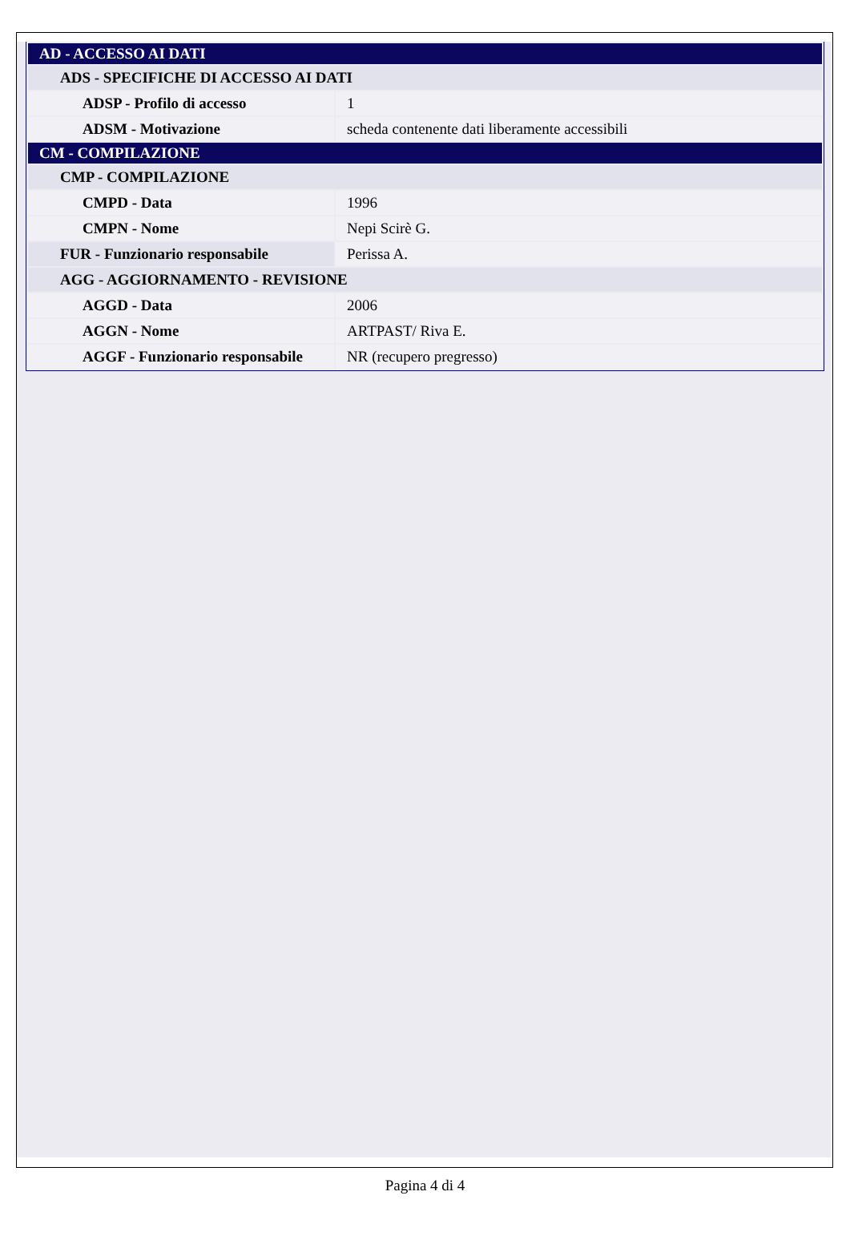| AD - ACCESSO AI DATI | |
| ADS - SPECIFICHE DI ACCESSO AI DATI | |
| ADSP - Profilo di accesso | 1 |
| ADSM - Motivazione | scheda contenente dati liberamente accessibili |
| CM - COMPILAZIONE | |
| CMP - COMPILAZIONE | |
| CMPD - Data | 1996 |
| CMPN - Nome | Nepi Scirè G. |
| FUR - Funzionario responsabile | Perissa A. |
| AGG - AGGIORNAMENTO - REVISIONE | |
| AGGD - Data | 2006 |
| AGGN - Nome | ARTPAST/ Riva E. |
| AGGF - Funzionario responsabile | NR (recupero pregresso) |
Pagina 4 di 4